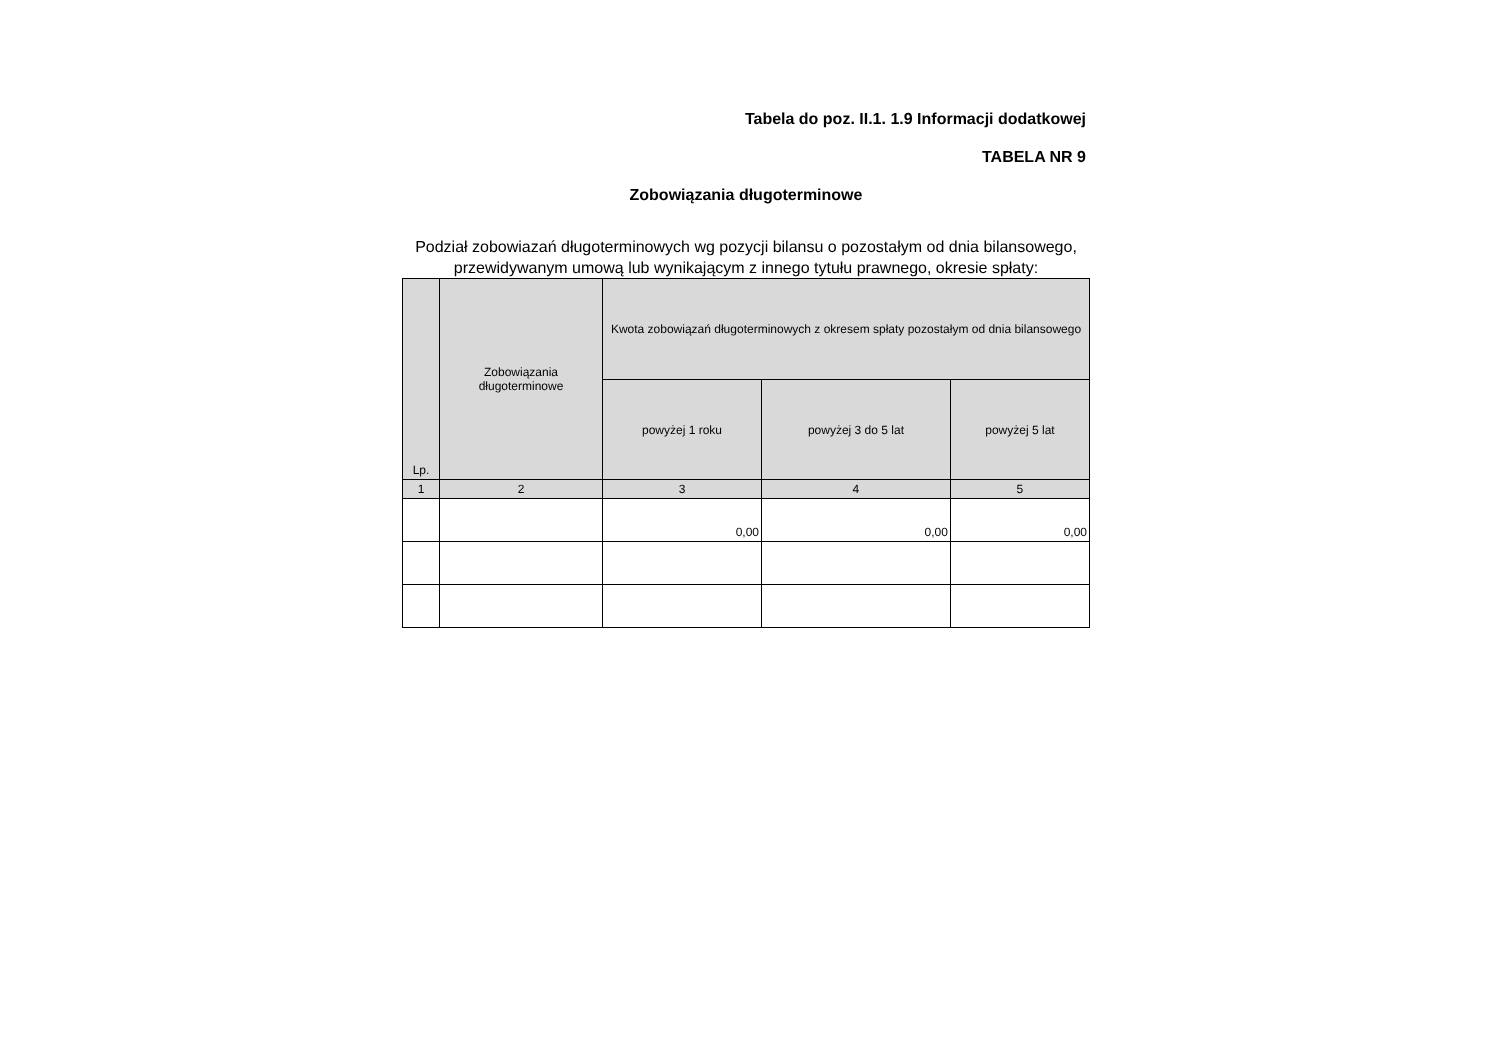Tabela do poz. II.1. 1.9 Informacji dodatkowej
TABELA NR 9
Zobowiązania długoterminowe
Podział zobowiazań długoterminowych wg pozycji bilansu o pozostałym od dnia bilansowego, przewidywanym umową lub wynikającym z innego tytułu prawnego, okresie spłaty:
| Lp. | Zobowiązania długoterminowe | Kwota zobowiązań długoterminowych z okresem spłaty pozostałym od dnia bilansowego | | |
| --- | --- | --- | --- | --- |
| | | powyżej 1 roku | powyżej 3 do 5 lat | powyżej 5 lat |
| 1 | 2 | 3 | 4 | 5 |
| | | 0,00 | 0,00 | 0,00 |